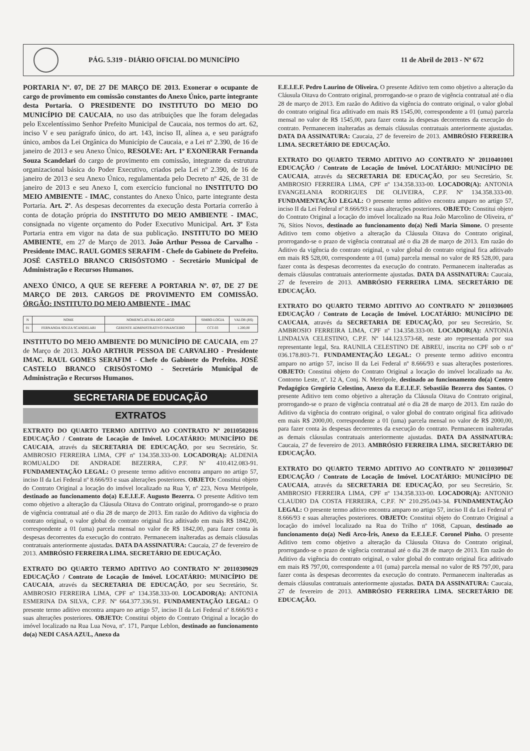PÁG. 5.319 - DIÁRIO OFICIAL DO MUNICÍPIO
11 de Abril de 2013 - Nº 672
PORTARIA Nº. 07, DE 27 DE MARÇO DE 2013. Exonerar o ocupante de cargo de provimento em comissão constantes do Anexo Único, parte integrante desta Portaria. O PRESIDENTE DO INSTITUTO DO MEIO DO MUNICÍPIO DE CAUCAIA, no uso das atribuições que lhe foram delegadas pelo Excelentíssimo Senhor Prefeito Municipal de Caucaia, nos termos do art. 62, inciso V e seu parágrafo único, do art. 143, inciso II, alínea a, e seu parágrafo único, ambos da Lei Orgânica do Município de Caucaia, e a Lei nº 2.390, de 16 de janeiro de 2013 e seu Anexo Único, RESOLVE: Art. 1º EXONERAR Fernanda Souza Scandelari do cargo de provimento em comissão, integrante da estrutura organizacional básica do Poder Executivo, criados pela Lei nº 2.390, de 16 de janeiro de 2013 e seu Anexo Único, regulamentada pelo Decreto nº 426, de 31 de janeiro de 2013 e seu Anexo I, com exercício funcional no INSTITUTO DO MEIO AMBIENTE - IMAC, constantes do Anexo Único, parte integrante desta Portaria. Art. 2º. As despesas decorrentes da execução desta Portaria correrão à conta de dotação própria do INSTITUTO DO MEIO AMBIENTE - IMAC, consignada no vigente orçamento do Poder Executivo Municipal. Art. 3º Esta Portaria entra em vigor na data de sua publicação. INSTITUTO DO MEIO AMBIENTE, em 27 de Março de 2013. João Arthur Pessoa de Carvalho - Presidente IMAC. RAUL GOMES SERAFIM - Chefe do Gabinete do Prefeito. JOSÉ CASTELO BRANCO CRISÓSTOMO - Secretário Municipal de Administração e Recursos Humanos.
ANEXO ÚNICO, A QUE SE REFERE A PORTARIA Nº. 07, DE 27 DE MARÇO DE 2013. CARGOS DE PROVIMENTO EM COMISSÃO. ÓRGÃO: INSTITUTO DO MEIO AMBIENTE - IMAC
| N | NOME | NOMENCLATURA DO CARGO | SIMBO-LOGIA | VALOR (R$) |
| --- | --- | --- | --- | --- |
| 01 | FERNANDA SOUZA SCANDELARI | GERENTE ADMINISTRATIVO FINANCEIRO | CCT-03 | 1.200,00 |
INSTITUTO DO MEIO AMBIENTE DO MUNICÍPIO DE CAUCAIA, em 27 de Março de 2013. JOÃO ARTHUR PESSOA DE CARVALHO - Presidente IMAC. RAUL GOMES SERAFIM - Chefe do Gabinete do Prefeito. JOSÉ CASTELO BRANCO CRISÓSTOMO - Secretário Municipal de Administração e Recursos Humanos.
SECRETARIA DE EDUCAÇÃO
EXTRATOS
EXTRATO DO QUARTO TERMO ADITIVO AO CONTRATO Nº 20110502016 EDUCAÇÃO / Contrato de Locação de Imóvel. LOCATÁRIO: MUNICÍPIO DE CAUCAIA, através da SECRETARIA DE EDUCAÇÃO, por seu Secretário, Sr. AMBROSIO FERREIRA LIMA, CPF nº 134.358.333-00. LOCADOR(A): ALDENIA ROMUALDO DE ANDRADE BEZERRA, C.P.F. Nº 410.412.083-91. FUNDAMENTAÇÃO LEGAL: O presente termo aditivo encontra amparo no artigo 57, inciso II da Lei Federal nº 8.666/93 e suas alterações posteriores. OBJETO: Constitui objeto do Contrato Original a locação do imóvel localizado na Rua Y, nº 223, Nova Metrópole, destinado ao funcionamento do(a) E.E.I.E.F. Augusto Bezerra. O presente Aditivo tem como objetivo a alteração da Cláusula Oitava do Contrato original, prorrogando-se o prazo de vigência contratual até o dia 28 de março de 2013. Em razão do Aditivo da vigência do contrato original, o valor global do contrato original fica aditivado em mais R$ 1842,00, correspondente a 01 (uma) parcela mensal no valor de R$ 1842,00, para fazer conta às despesas decorrentes da execução do contrato. Permanecem inalteradas as demais cláusulas contratuais anteriormente ajustadas. DATA DA ASSINATURA: Caucaia, 27 de fevereiro de 2013. AMBRÓSIO FERREIRA LIMA. SECRETÁRIO DE EDUCAÇÃO.
EXTRATO DO QUARTO TERMO ADITIVO AO CONTRATO Nº 20110309029 EDUCAÇÃO / Contrato de Locação de Imóvel. LOCATÁRIO: MUNICÍPIO DE CAUCAIA, através da SECRETARIA DE EDUCAÇÃO, por seu Secretário, Sr. AMBROSIO FERREIRA LIMA, CPF nº 134.358.333-00. LOCADOR(A): ANTONIA ESMERINA DA SILVA, C.P.F. Nº 664.377.336.91. FUNDAMENTAÇÃO LEGAL: O presente termo aditivo encontra amparo no artigo 57, inciso II da Lei Federal nº 8.666/93 e suas alterações posteriores. OBJETO: Constitui objeto do Contrato Original a locação do imóvel localizado na Rua Lua Nova, nº. 171, Parque Leblon, destinado ao funcionamento do(a) NEDI CASA AZUL, Anexo da
E.E.I.E.F. Pedro Laurino de Oliveira. O presente Aditivo tem como objetivo a alteração da Cláusula Oitava do Contrato original, prorrogando-se o prazo de vigência contratual até o dia 28 de março de 2013. Em razão do Aditivo da vigência do contrato original, o valor global do contrato original fica aditivado em mais R$ 1545,00, correspondente a 01 (uma) parcela mensal no valor de R$ 1545,00, para fazer conta às despesas decorrentes da execução do contrato. Permanecem inalteradas as demais cláusulas contratuais anteriormente ajustadas. DATA DA ASSINATURA: Caucaia, 27 de fevereiro de 2013. AMBRÓSIO FERREIRA LIMA. SECRETÁRIO DE EDUCAÇÃO.
EXTRATO DO QUARTO TERMO ADITIVO AO CONTRATO Nº 20110401001 EDUCAÇÃO / Contrato de Locação de Imóvel. LOCATÁRIO: MUNICÍPIO DE CAUCAIA, através da SECRETARIA DE EDUCAÇÃO, por seu Secretário, Sr. AMBROSIO FERREIRA LIMA, CPF nº 134.358.333-00. LOCADOR(A): ANTONIA EVANGELANIA RODRIGUES DE OLIVEIRA, C.P.F. Nº 134.358.333-00. FUNDAMENTAÇÃO LEGAL: O presente termo aditivo encontra amparo no artigo 57, inciso II da Lei Federal nº 8.666/93 e suas alterações posteriores. OBJETO: Constitui objeto do Contrato Original a locação do imóvel localizado na Rua João Marcolino de Oliveira, nº 76, Sítios Novos, destinado ao funcionamento do(a) Nedi Maria Simone. O presente Aditivo tem como objetivo a alteração da Cláusula Oitava do Contrato original, prorrogando-se o prazo de vigência contratual até o dia 28 de março de 2013. Em razão do Aditivo da vigência do contrato original, o valor global do contrato original fica aditivado em mais R$ 528,00, correspondente a 01 (uma) parcela mensal no valor de R$ 528,00, para fazer conta às despesas decorrentes da execução do contrato. Permanecem inalteradas as demais cláusulas contratuais anteriormente ajustadas. DATA DA ASSINATURA: Caucaia, 27 de fevereiro de 2013. AMBRÓSIO FERREIRA LIMA. SECRETÁRIO DE EDUCAÇÃO.
EXTRATO DO QUARTO TERMO ADITIVO AO CONTRATO Nº 20110306005 EDUCAÇÃO / Contrato de Locação de Imóvel. LOCATÁRIO: MUNICÍPIO DE CAUCAIA, através da SECRETARIA DE EDUCAÇÃO, por seu Secretário, Sr. AMBROSIO FERREIRA LIMA, CPF nº 134.358.333-00. LOCADOR(A): ANTONIA LINDALVA CELESTINO, C.P.F. Nº 144.123.573-68, neste ato representada por sua representante legal, Sra. RAUNILA CELESTINO DE ABREU, inscrita no CPF sob o nº 036.178.803-71. FUNDAMENTAÇÃO LEGAL: O presente termo aditivo encontra amparo no artigo 57, inciso II da Lei Federal nº 8.666/93 e suas alterações posteriores. OBJETO: Constitui objeto do Contrato Original a locação do imóvel localizado na Av. Contorno Leste, nº. 12 A, Conj. N. Metrópole, destinado ao funcionamento do(a) Centro Pedagógico Gregório Celestino, Anexo da E.E.I.E.F. Sebastião Bezerra dos Santos. O presente Aditivo tem como objetivo a alteração da Cláusula Oitava do Contrato original, prorrogando-se o prazo de vigência contratual até o dia 28 de março de 2013. Em razão do Aditivo da vigência do contrato original, o valor global do contrato original fica aditivado em mais R$ 2000,00, correspondente a 01 (uma) parcela mensal no valor de R$ 2000,00, para fazer conta às despesas decorrentes da execução do contrato. Permanecem inalteradas as demais cláusulas contratuais anteriormente ajustadas. DATA DA ASSINATURA: Caucaia, 27 de fevereiro de 2013. AMBRÓSIO FERREIRA LIMA. SECRETÁRIO DE EDUCAÇÃO.
EXTRATO DO QUARTO TERMO ADITIVO AO CONTRATO Nº 20110309047 EDUCAÇÃO / Contrato de Locação de Imóvel. LOCATÁRIO: MUNICÍPIO DE CAUCAIA, através da SECRETARIA DE EDUCAÇÃO, por seu Secretário, Sr. AMBROSIO FERREIRA LIMA, CPF nº 134.358.333-00. LOCADOR(A): ANTONIO CLAUDIO DA COSTA FERREIRA, C.P.F. Nº 210.295.043-34. FUNDAMENTAÇÃO LEGAL: O presente termo aditivo encontra amparo no artigo 57, inciso II da Lei Federal nº 8.666/93 e suas alterações posteriores. OBJETO: Constitui objeto do Contrato Original a locação do imóvel localizado na Rua do Trilho nº 1068, Capuan, destinado ao funcionamento do(a) Nedi Arco-Íris, Anexo da E.E.I.E.F. Coronel Pinho. O presente Aditivo tem como objetivo a alteração da Cláusula Oitava do Contrato original, prorrogando-se o prazo de vigência contratual até o dia 28 de março de 2013. Em razão do Aditivo da vigência do contrato original, o valor global do contrato original fica aditivado em mais R$ 797,00, correspondente a 01 (uma) parcela mensal no valor de R$ 797,00, para fazer conta às despesas decorrentes da execução do contrato. Permanecem inalteradas as demais cláusulas contratuais anteriormente ajustadas. DATA DA ASSINATURA: Caucaia, 27 de fevereiro de 2013. AMBRÓSIO FERREIRA LIMA. SECRETÁRIO DE EDUCAÇÃO.